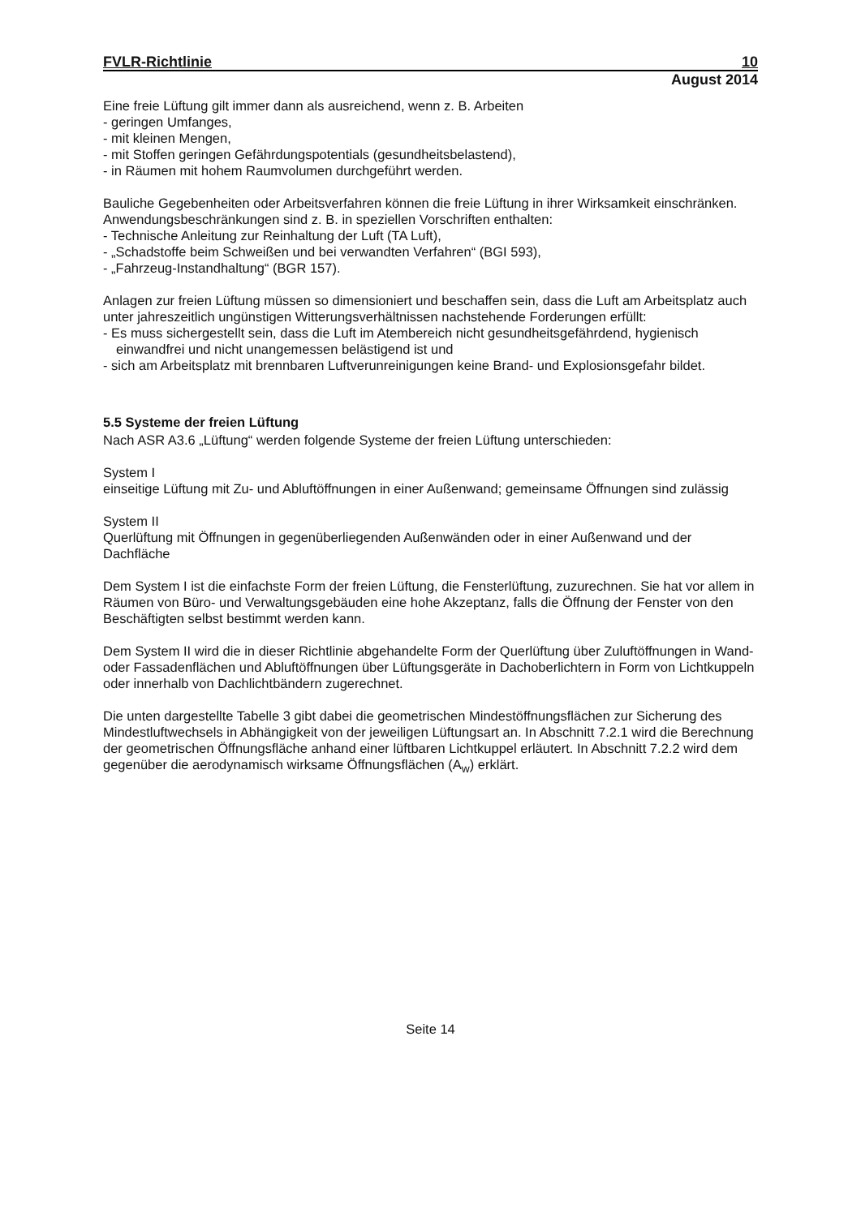FVLR-Richtlinie 10
August 2014
Eine freie Lüftung gilt immer dann als ausreichend, wenn z. B. Arbeiten
- geringen Umfanges,
- mit kleinen Mengen,
- mit Stoffen geringen Gefährdungspotentials (gesundheitsbelastend),
- in Räumen mit hohem Raumvolumen durchgeführt werden.
Bauliche Gegebenheiten oder Arbeitsverfahren können die freie Lüftung in ihrer Wirksamkeit einschränken. Anwendungsbeschränkungen sind z. B. in speziellen Vorschriften enthalten:
- Technische Anleitung zur Reinhaltung der Luft (TA Luft),
- „Schadstoffe beim Schweißen und bei verwandten Verfahren“ (BGI 593),
- „Fahrzeug-Instandhaltung“ (BGR 157).
Anlagen zur freien Lüftung müssen so dimensioniert und beschaffen sein, dass die Luft am Arbeitsplatz auch unter jahreszeitlich ungünstigen Witterungsverhältnissen nachstehende Forderungen erfüllt:
- Es muss sichergestellt sein, dass die Luft im Atembereich nicht gesundheitsgefährdend, hygienisch einwandfrei und nicht unangemessen belästigend ist und
- sich am Arbeitsplatz mit brennbaren Luftverunreinigungen keine Brand- und Explosionsgefahr bildet.
5.5 Systeme der freien Lüftung
Nach ASR A3.6 „Lüftung“ werden folgende Systeme der freien Lüftung unterschieden:
System I
einseitige Lüftung mit Zu- und Abluftöffnungen in einer Außenwand; gemeinsame Öffnungen sind zulässig
System II
Querlüftung mit Öffnungen in gegenüberliegenden Außenwänden oder in einer Außenwand und der Dachfläche
Dem System I ist die einfachste Form der freien Lüftung, die Fensterlüftung, zuzurechnen. Sie hat vor allem in Räumen von Büro- und Verwaltungsgebäuden eine hohe Akzeptanz, falls die Öffnung der Fenster von den Beschäftigten selbst bestimmt werden kann.
Dem System II wird die in dieser Richtlinie abgehandelte Form der Querlüftung über Zuluftöffnungen in Wand- oder Fassadenflächen und Abluftöffnungen über Lüftungsgeräte in Dachoberlichtern in Form von Lichtkuppeln oder innerhalb von Dachlichtbändern zugerechnet.
Die unten dargestellte Tabelle 3 gibt dabei die geometrischen Mindestöffnungsflächen zur Sicherung des Mindestluftwechsels in Abhängigkeit von der jeweiligen Lüftungsart an. In Abschnitt 7.2.1 wird die Berechnung der geometrischen Öffnungsfläche anhand einer lüftbaren Lichtkuppel erläutert. In Abschnitt 7.2.2 wird dem gegenüber die aerodynamisch wirksame Öffnungsflächen (A<sub>w</sub>) erklärt.
Seite 14